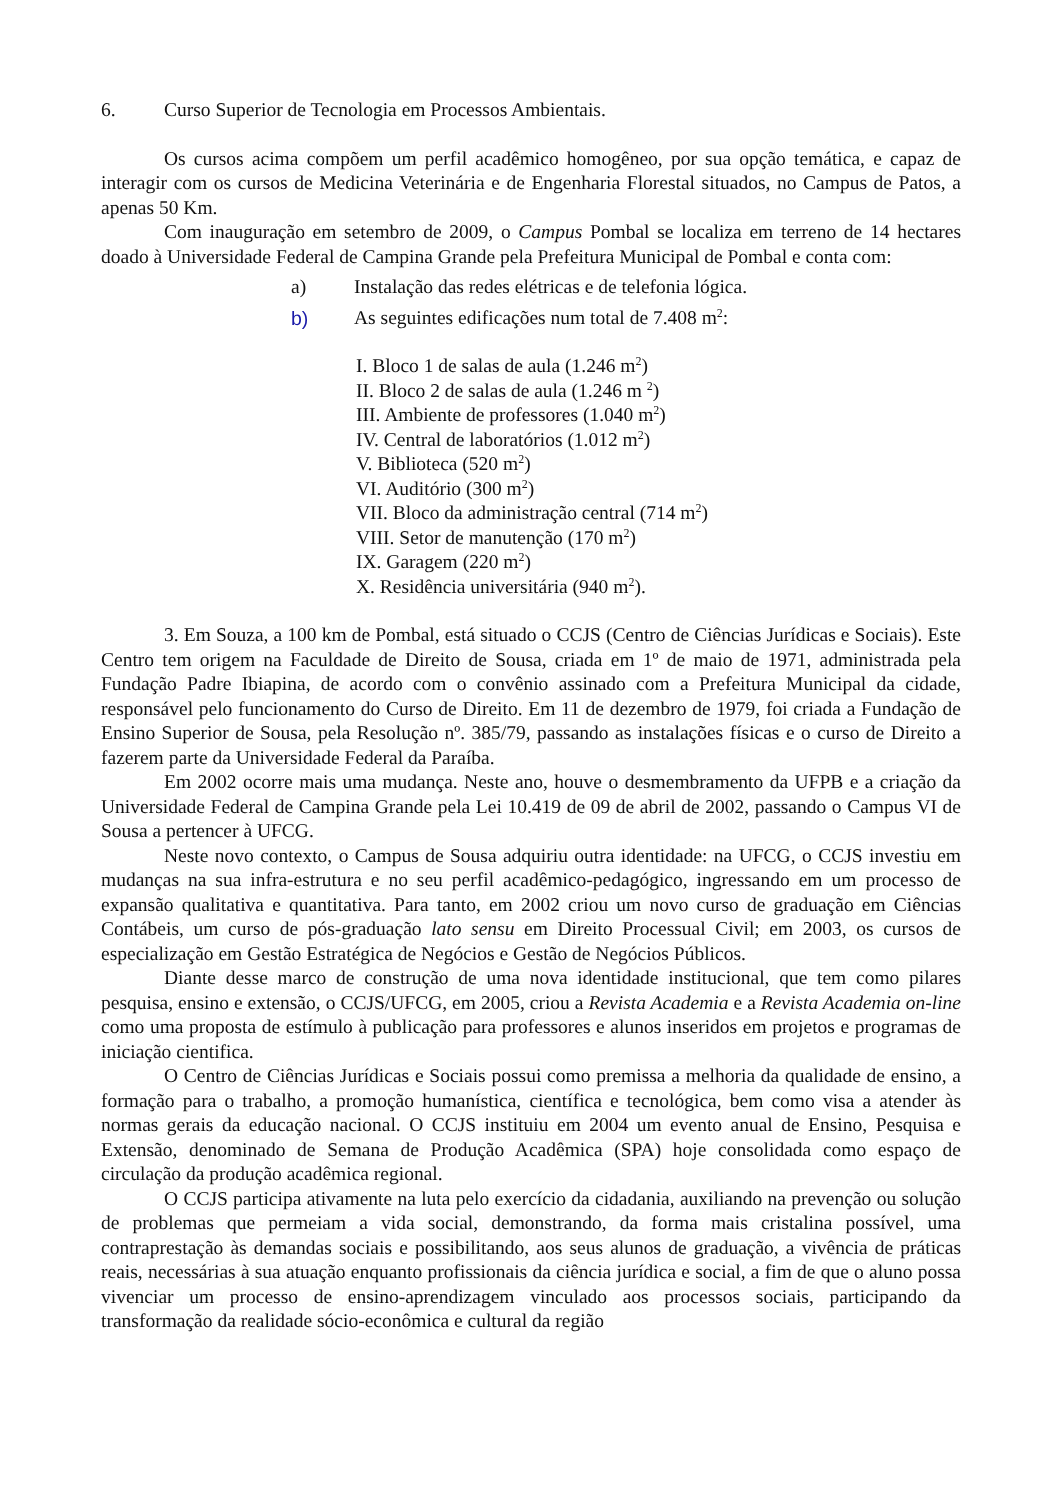6. Curso Superior de Tecnologia em Processos Ambientais.
Os cursos acima compõem um perfil acadêmico homogêneo, por sua opção temática, e capaz de interagir com os cursos de Medicina Veterinária e de Engenharia Florestal situados, no Campus de Patos, a apenas 50 Km.
Com inauguração em setembro de 2009, o Campus Pombal se localiza em terreno de 14 hectares doado à Universidade Federal de Campina Grande pela Prefeitura Municipal de Pombal e conta com:
a) Instalação das redes elétricas e de telefonia lógica.
b) As seguintes edificações num total de 7.408 m<sup>2</sup>:
I. Bloco 1 de salas de aula (1.246 m<sup>2</sup>)
II. Bloco 2 de salas de aula (1.246 m <sup>2</sup>)
III. Ambiente de professores (1.040 m<sup>2</sup>)
IV. Central de laboratórios (1.012 m<sup>2</sup>)
V. Biblioteca (520 m<sup>2</sup>)
VI. Auditório (300 m<sup>2</sup>)
VII. Bloco da administração central (714 m<sup>2</sup>)
VIII. Setor de manutenção (170 m<sup>2</sup>)
IX. Garagem (220 m<sup>2</sup>)
X. Residência universitária (940 m<sup>2</sup>).
3. Em Souza, a 100 km de Pombal, está situado o CCJS (Centro de Ciências Jurídicas e Sociais). Este Centro tem origem na Faculdade de Direito de Sousa, criada em 1º de maio de 1971, administrada pela Fundação Padre Ibiapina, de acordo com o convênio assinado com a Prefeitura Municipal da cidade, responsável pelo funcionamento do Curso de Direito. Em 11 de dezembro de 1979, foi criada a Fundação de Ensino Superior de Sousa, pela Resolução nº. 385/79, passando as instalações físicas e o curso de Direito a fazerem parte da Universidade Federal da Paraíba.
Em 2002 ocorre mais uma mudança. Neste ano, houve o desmembramento da UFPB e a criação da Universidade Federal de Campina Grande pela Lei 10.419 de 09 de abril de 2002, passando o Campus VI de Sousa a pertencer à UFCG.
Neste novo contexto, o Campus de Sousa adquiriu outra identidade: na UFCG, o CCJS investiu em mudanças na sua infra-estrutura e no seu perfil acadêmico-pedagógico, ingressando em um processo de expansão qualitativa e quantitativa. Para tanto, em 2002 criou um novo curso de graduação em Ciências Contábeis, um curso de pós-graduação lato sensu em Direito Processual Civil; em 2003, os cursos de especialização em Gestão Estratégica de Negócios e Gestão de Negócios Públicos.
Diante desse marco de construção de uma nova identidade institucional, que tem como pilares pesquisa, ensino e extensão, o CCJS/UFCG, em 2005, criou a Revista Academia e a Revista Academia on-line como uma proposta de estímulo à publicação para professores e alunos inseridos em projetos e programas de iniciação cientifica.
O Centro de Ciências Jurídicas e Sociais possui como premissa a melhoria da qualidade de ensino, a formação para o trabalho, a promoção humanística, científica e tecnológica, bem como visa a atender às normas gerais da educação nacional. O CCJS instituiu em 2004 um evento anual de Ensino, Pesquisa e Extensão, denominado de Semana de Produção Acadêmica (SPA) hoje consolidada como espaço de circulação da produção acadêmica regional.
O CCJS participa ativamente na luta pelo exercício da cidadania, auxiliando na prevenção ou solução de problemas que permeiam a vida social, demonstrando, da forma mais cristalina possível, uma contraprestação às demandas sociais e possibilitando, aos seus alunos de graduação, a vivência de práticas reais, necessárias à sua atuação enquanto profissionais da ciência jurídica e social, a fim de que o aluno possa vivenciar um processo de ensino-aprendizagem vinculado aos processos sociais, participando da transformação da realidade sócio-econômica e cultural da região